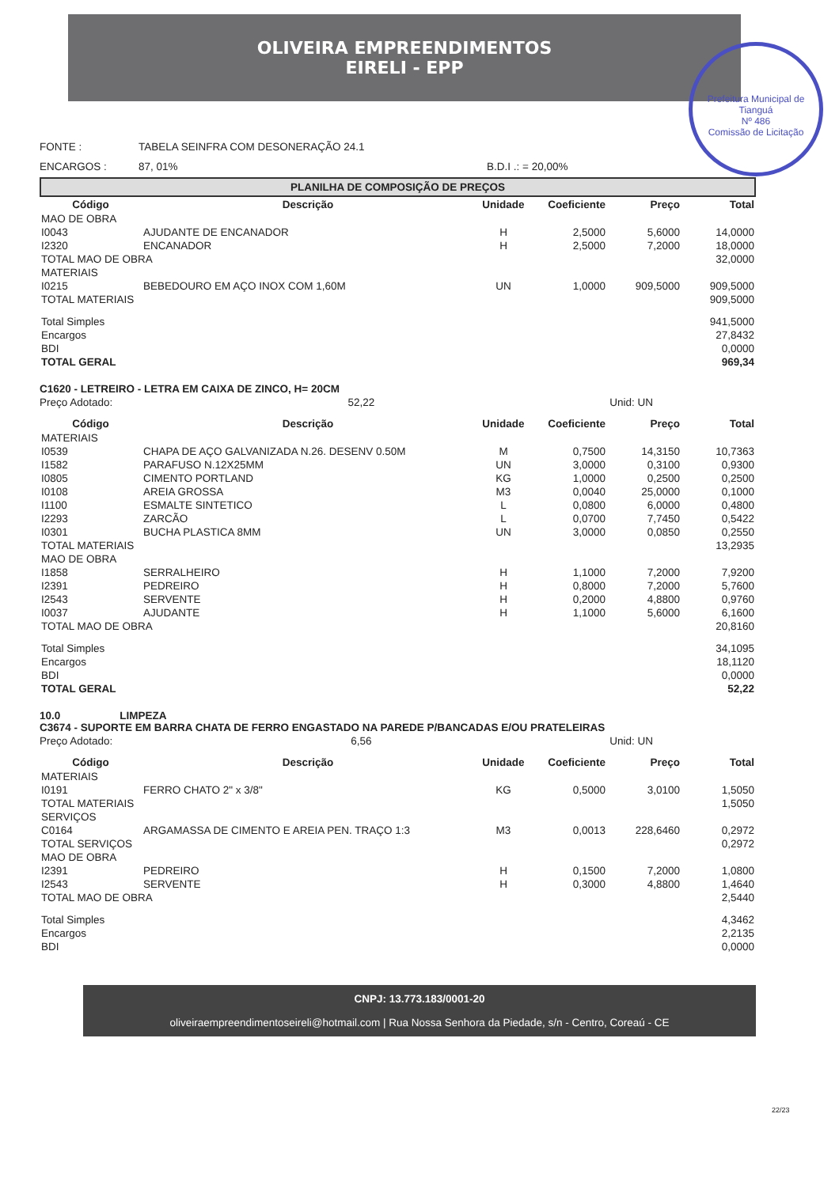OLIVEIRA EMPREENDIMENTOS
EIRELI - EPP
Prefeitura Municipal de Tianguá
Nº 486
Comissão de Licitação
FONTE : TABELA SEINFRA COM DESONERAÇÃO 24.1
ENCARGOS : 87, 01% B.D.I .: = 20,00%
PLANILHA DE COMPOSIÇÃO DE PREÇOS
| Código | Descrição | Unidade | Coeficiente | Preço | Total |
| --- | --- | --- | --- | --- | --- |
| MAO DE OBRA | | | | | |
| I0043 | AJUDANTE DE ENCANADOR | H | 2,5000 | 5,6000 | 14,0000 |
| I2320 | ENCANADOR | H | 2,5000 | 7,2000 | 18,0000 |
| TOTAL MAO DE OBRA | | | | | 32,0000 |
| MATERIAIS | | | | | |
| I0215 | BEBEDOURO EM AÇO INOX COM 1,60M | UN | 1,0000 | 909,5000 | 909,5000 |
| TOTAL MATERIAIS | | | | | 909,5000 |
| Total Simples | | | | | 941,5000 |
| Encargos | | | | | 27,8432 |
| BDI | | | | | 0,0000 |
| TOTAL GERAL | | | | | 969,34 |
C1620 - LETREIRO - LETRA EM CAIXA DE ZINCO, H= 20CM
Preço Adotado: 52,22 Unid: UN
| Código | Descrição | Unidade | Coeficiente | Preço | Total |
| --- | --- | --- | --- | --- | --- |
| MATERIAIS | | | | | |
| I0539 | CHAPA DE AÇO GALVANIZADA N.26. DESENV 0.50M | M | 0,7500 | 14,3150 | 10,7363 |
| I1582 | PARAFUSO N.12X25MM | UN | 3,0000 | 0,3100 | 0,9300 |
| I0805 | CIMENTO PORTLAND | KG | 1,0000 | 0,2500 | 0,2500 |
| I0108 | AREIA GROSSA | M3 | 0,0040 | 25,0000 | 0,1000 |
| I1100 | ESMALTE SINTETICO | L | 0,0800 | 6,0000 | 0,4800 |
| I2293 | ZARCÃO | L | 0,0700 | 7,7450 | 0,5422 |
| I0301 | BUCHA PLASTICA 8MM | UN | 3,0000 | 0,0850 | 0,2550 |
| TOTAL MATERIAIS | | | | | 13,2935 |
| MAO DE OBRA | | | | | |
| I1858 | SERRALHEIRO | H | 1,1000 | 7,2000 | 7,9200 |
| I2391 | PEDREIRO | H | 0,8000 | 7,2000 | 5,7600 |
| I2543 | SERVENTE | H | 0,2000 | 4,8800 | 0,9760 |
| I0037 | AJUDANTE | H | 1,1000 | 5,6000 | 6,1600 |
| TOTAL MAO DE OBRA | | | | | 20,8160 |
| Total Simples | | | | | 34,1095 |
| Encargos | | | | | 18,1120 |
| BDI | | | | | 0,0000 |
| TOTAL GERAL | | | | | 52,22 |
10.0 LIMPEZA
C3674 - SUPORTE EM BARRA CHATA DE FERRO ENGASTADO NA PAREDE P/BANCADAS E/OU PRATELEIRAS
Preço Adotado: 6,56 Unid: UN
| Código | Descrição | Unidade | Coeficiente | Preço | Total |
| --- | --- | --- | --- | --- | --- |
| MATERIAIS | | | | | |
| I0191 | FERRO CHATO 2" x 3/8" | KG | 0,5000 | 3,0100 | 1,5050 |
| TOTAL MATERIAIS | | | | | 1,5050 |
| SERVIÇOS | | | | | |
| C0164 | ARGAMASSA DE CIMENTO E AREIA PEN. TRAÇO 1:3 | M3 | 0,0013 | 228,6460 | 0,2972 |
| TOTAL SERVIÇOS | | | | | 0,2972 |
| MAO DE OBRA | | | | | |
| I2391 | PEDREIRO | H | 0,1500 | 7,2000 | 1,0800 |
| I2543 | SERVENTE | H | 0,3000 | 4,8800 | 1,4640 |
| TOTAL MAO DE OBRA | | | | | 2,5440 |
| Total Simples | | | | | 4,3462 |
| Encargos | | | | | 2,2135 |
| BDI | | | | | 0,0000 |
CNPJ: 13.773.183/0001-20
oliveiraempreendimentoseireli@hotmail.com | Rua Nossa Senhora da Piedade, s/n - Centro, Coreaú - CE
22/23